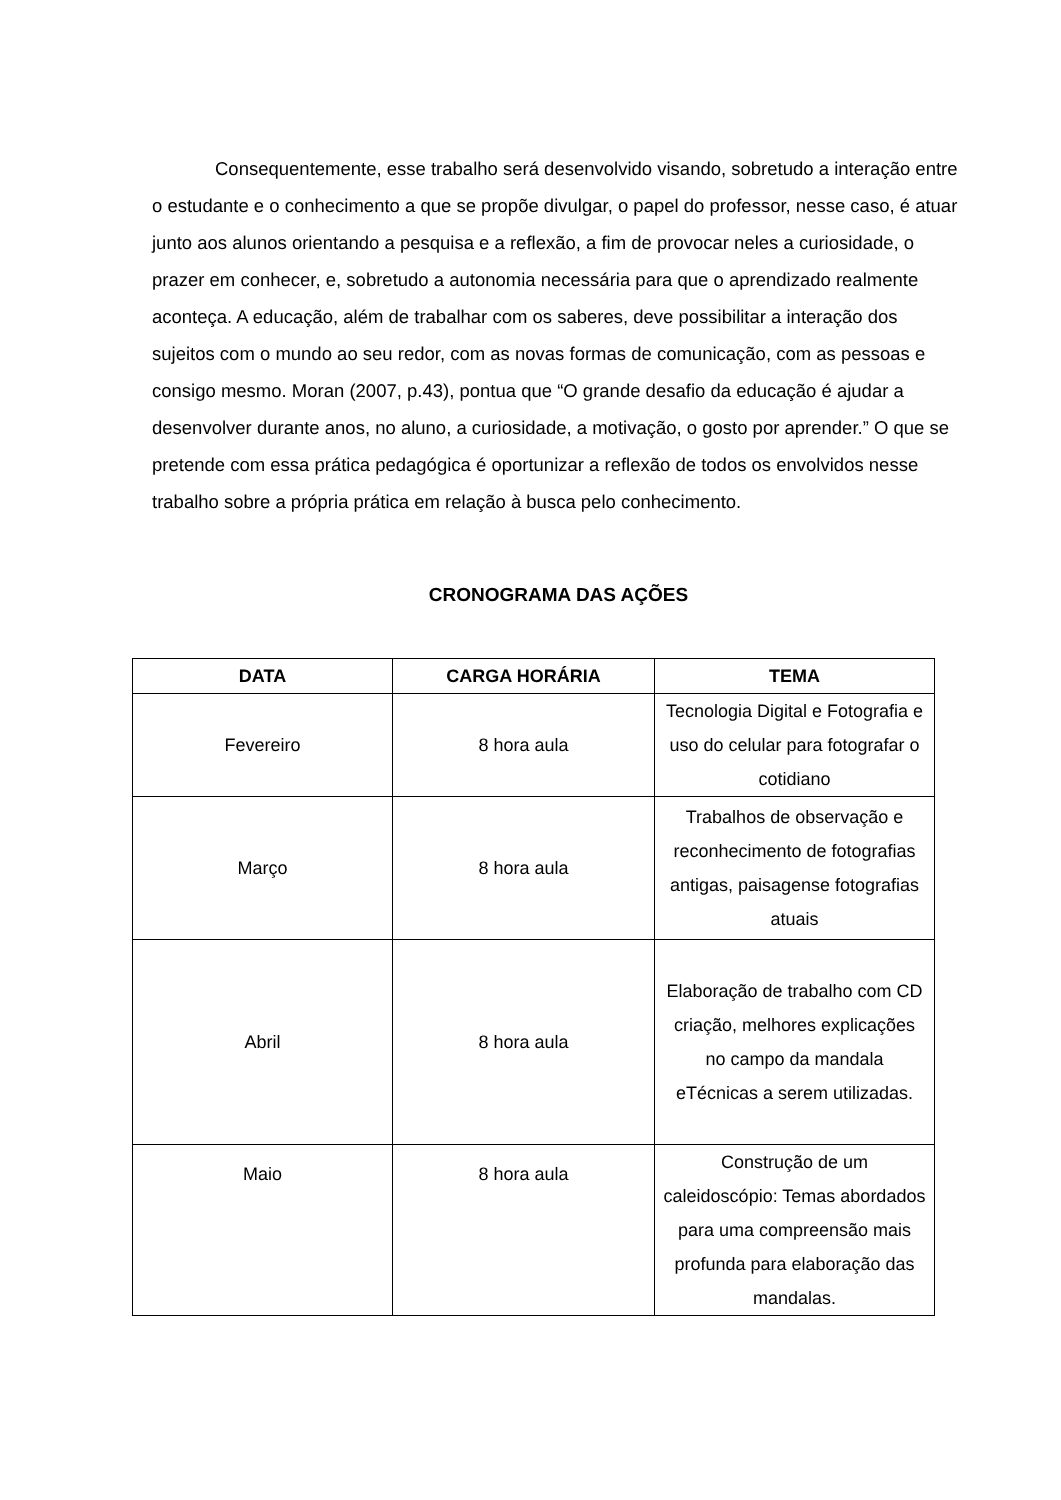Consequentemente, esse trabalho será desenvolvido visando, sobretudo a interação entre o estudante e o conhecimento a que se propõe divulgar, o papel do professor, nesse caso, é atuar junto aos alunos orientando a pesquisa e a reflexão, a fim de provocar neles a curiosidade, o prazer em conhecer, e, sobretudo a autonomia necessária para que o aprendizado realmente aconteça. A educação, além de trabalhar com os saberes, deve possibilitar a interação dos sujeitos com o mundo ao seu redor, com as novas formas de comunicação, com as pessoas e consigo mesmo. Moran (2007, p.43), pontua que “O grande desafio da educação é ajudar a desenvolver durante anos, no aluno, a curiosidade, a motivação, o gosto por aprender.” O que se pretende com essa prática pedagógica é oportunizar a reflexão de todos os envolvidos nesse trabalho sobre a própria prática em relação à busca pelo conhecimento.
CRONOGRAMA DAS AÇÕES
| DATA | CARGA HORÁRIA | TEMA |
| --- | --- | --- |
| Fevereiro | 8 hora aula | Tecnologia Digital e Fotografia e uso do celular para fotografar o cotidiano |
| Março | 8 hora aula | Trabalhos de observação e reconhecimento de fotografias antigas, paisagense fotografias atuais |
| Abril | 8 hora aula | Elaboração de trabalho com CD criação, melhores explicações no campo da mandala eTécnicas a serem utilizadas. |
| Maio | 8 hora aula | Construção de um caleidoscópio: Temas abordados para uma compreensão mais profunda para elaboração das mandalas. |